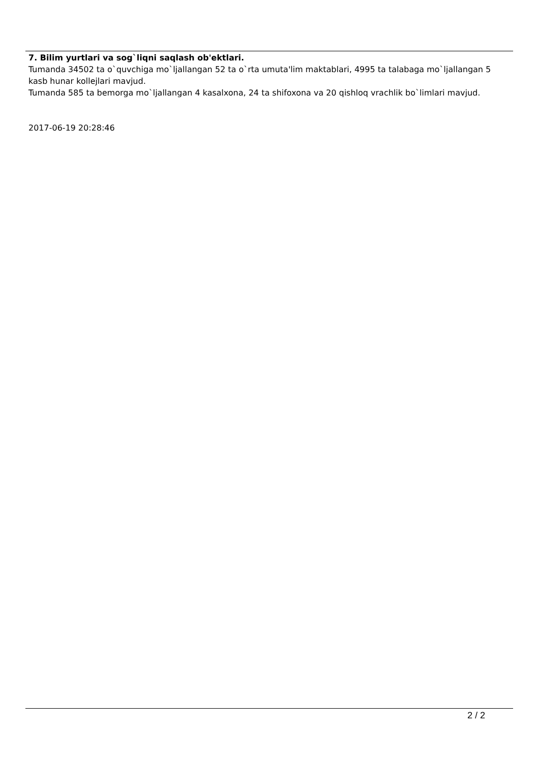7. Bilim yurtlari va sog`liqni saqlash ob'ektlari.
Tumanda 34502 ta o`quvchiga mo`ljallangan 52 ta o`rta umuta'lim maktablari, 4995 ta talabaga mo`ljallangan 5 kasb hunar kollejlari mavjud.
Tumanda 585 ta bemorga mo`ljallangan 4 kasalxona, 24 ta shifoxona va 20 qishloq vrachlik bo`limlari mavjud.
2017-06-19 20:28:46
2 / 2